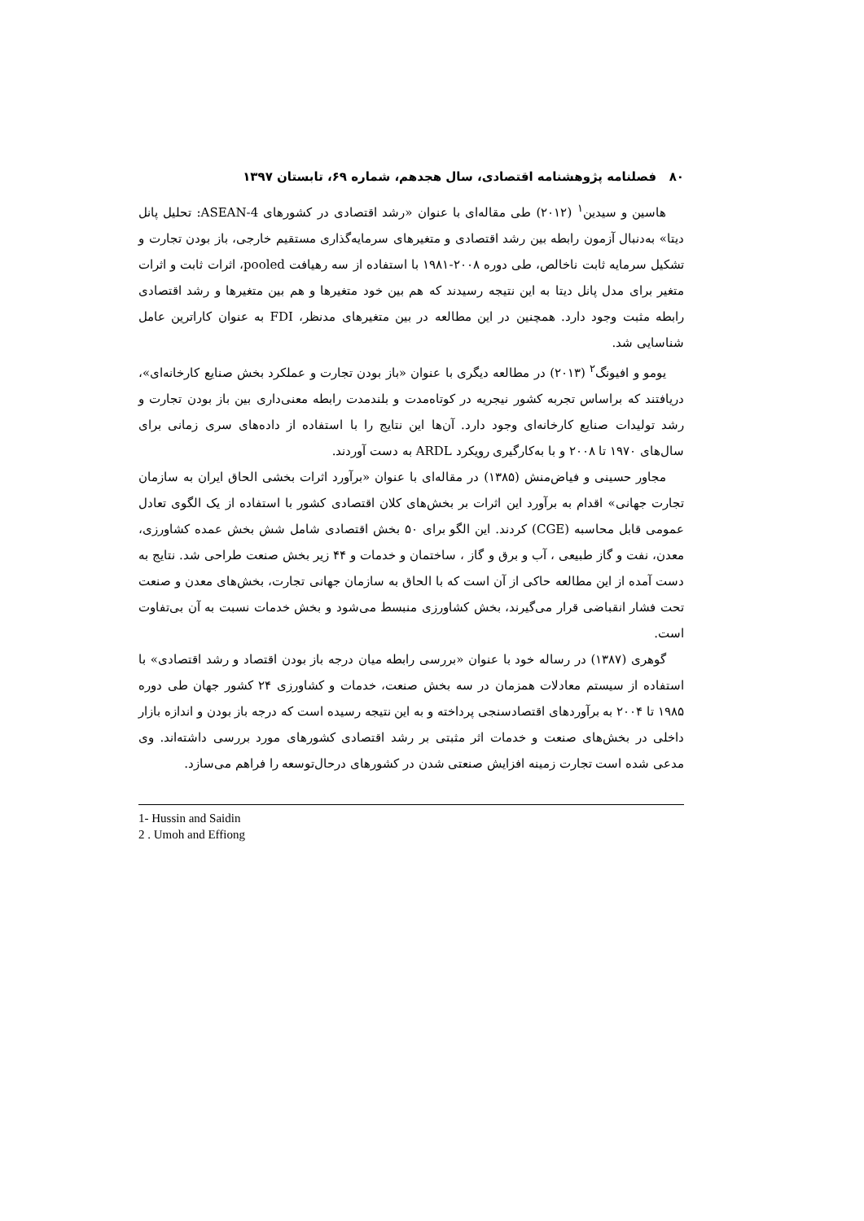۸۰ فصلنامه پژوهشنامه اقتصادی، سال هجدهم، شماره ۶۹، تابستان ۱۳۹۷
هاسین و سیدین<sup>۱</sup> (۲۰۱۲) طی مقاله‌ای با عنوان «رشد اقتصادی در کشورهای ASEAN-4: تحلیل پانل دیتا» به‌دنبال آزمون رابطه بین رشد اقتصادی و متغیرهای سرمایه‌گذاری مستقیم خارجی، باز بودن تجارت و تشکیل سرمایه ثابت ناخالص، طی دوره ۲۰۰۸-۱۹۸۱ با استفاده از سه رهیافت pooled، اثرات ثابت و اثرات متغیر برای مدل پانل دیتا به این نتیجه رسیدند که هم بین خود متغیرها و هم بین متغیرها و رشد اقتصادی رابطه مثبت وجود دارد. همچنین در این مطالعه در بین متغیرهای مدنظر، FDI به عنوان کاراترین عامل شناسایی شد.
یومو و افیونگ<sup>۲</sup> (۲۰۱۳) در مطالعه دیگری با عنوان «باز بودن تجارت و عملکرد بخش صنایع کارخانه‌ای»، دریافتند که براساس تجربه کشور نیجریه در کوتاه‌مدت و بلندمدت رابطه معنی‌داری بین باز بودن تجارت و رشد تولیدات صنایع کارخانه‌ای وجود دارد. آن‌ها این نتایج را با استفاده از داده‌های سری زمانی برای سال‌های ۱۹۷۰ تا ۲۰۰۸ و با به‌کارگیری رویکرد ARDL به دست آوردند.
مجاور حسینی و فیاض‌منش (۱۳۸۵) در مقاله‌ای با عنوان «برآورد اثرات بخشی الحاق ایران به سازمان تجارت جهانی» اقدام به برآورد این اثرات بر بخش‌های کلان اقتصادی کشور با استفاده از یک الگوی تعادل عمومی قابل محاسبه (CGE) کردند. این الگو برای ۵۰ بخش اقتصادی شامل شش بخش عمده کشاورزی، معدن، نفت و گاز طبیعی ، آب و برق و گاز ، ساختمان و خدمات و ۴۴ زیر بخش صنعت طراحی شد. نتایج به دست آمده از این مطالعه حاکی از آن است که با الحاق به سازمان جهانی تجارت، بخش‌های معدن و صنعت تحت فشار انقباضی قرار می‌گیرند، بخش کشاورزی منبسط می‌شود و بخش خدمات نسبت به آن بی‌تفاوت است.
گوهری (۱۳۸۷) در رساله خود با عنوان «بررسی رابطه میان درجه باز بودن اقتصاد و رشد اقتصادی» با استفاده از سیستم معادلات همزمان در سه بخش صنعت، خدمات و کشاورزی ۲۴ کشور جهان طی دوره ۱۹۸۵ تا ۲۰۰۴ به برآوردهای اقتصادسنجی پرداخته و به این نتیجه رسیده است که درجه باز بودن و اندازه بازار داخلی در بخش‌های صنعت و خدمات اثر مثبتی بر رشد اقتصادی کشورهای مورد بررسی داشته‌اند. وی مدعی شده است تجارت زمینه افزایش صنعتی شدن در کشورهای درحال‌توسعه را فراهم می‌سازد.
1- Hussin and Saidin
2 . Umoh and Effiong